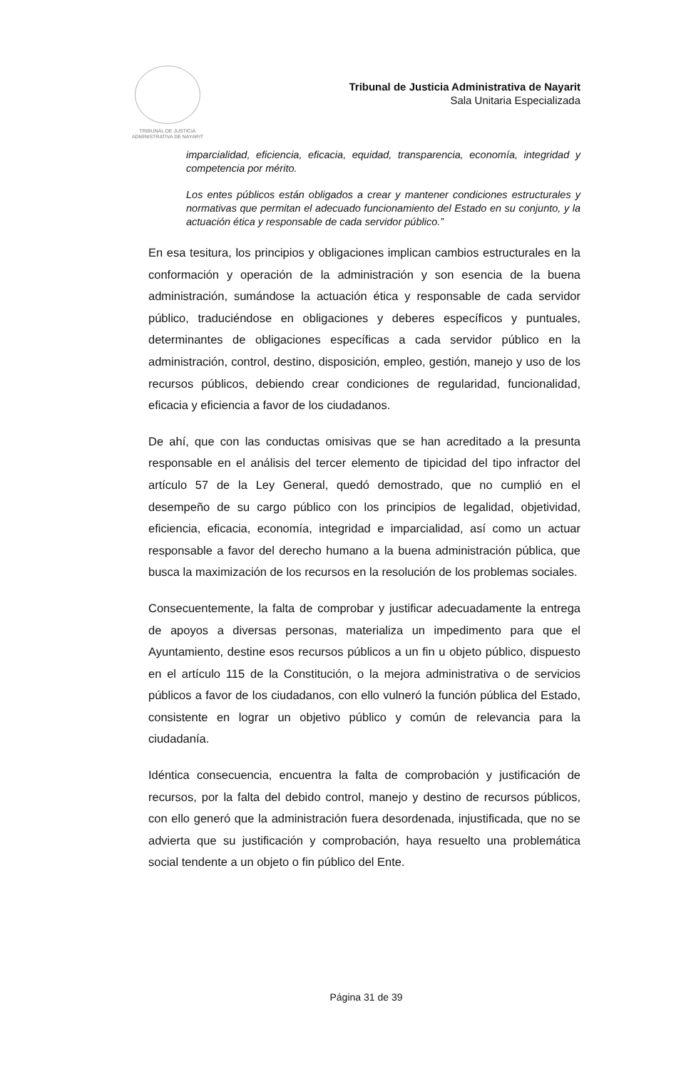TRIBUNAL DE JUSTICIA
ADMINISTRATIVA DE NAYARIT
Tribunal de Justicia Administrativa de Nayarit
Sala Unitaria Especializada
imparcialidad, eficiencia, eficacia, equidad, transparencia, economía, integridad y competencia por mérito.
Los entes públicos están obligados a crear y mantener condiciones estructurales y normativas que permitan el adecuado funcionamiento del Estado en su conjunto, y la actuación ética y responsable de cada servidor público.”
En esa tesitura, los principios y obligaciones implican cambios estructurales en la conformación y operación de la administración y son esencia de la buena administración, sumándose la actuación ética y responsable de cada servidor público, traduciéndose en obligaciones y deberes específicos y puntuales, determinantes de obligaciones específicas a cada servidor público en la administración, control, destino, disposición, empleo, gestión, manejo y uso de los recursos públicos, debiendo crear condiciones de regularidad, funcionalidad, eficacia y eficiencia a favor de los ciudadanos.
De ahí, que con las conductas omisivas que se han acreditado a la presunta responsable en el análisis del tercer elemento de tipicidad del tipo infractor del artículo 57 de la Ley General, quedó demostrado, que no cumplió en el desempeño de su cargo público con los principios de legalidad, objetividad, eficiencia, eficacia, economía, integridad e imparcialidad, así como un actuar responsable a favor del derecho humano a la buena administración pública, que busca la maximización de los recursos en la resolución de los problemas sociales.
Consecuentemente, la falta de comprobar y justificar adecuadamente la entrega de apoyos a diversas personas, materializa un impedimento para que el Ayuntamiento, destine esos recursos públicos a un fin u objeto público, dispuesto en el artículo 115 de la Constitución, o la mejora administrativa o de servicios públicos a favor de los ciudadanos, con ello vulneró la función pública del Estado, consistente en lograr un objetivo público y común de relevancia para la ciudadanía.
Idéntica consecuencia, encuentra la falta de comprobación y justificación de recursos, por la falta del debido control, manejo y destino de recursos públicos, con ello generó que la administración fuera desordenada, injustificada, que no se advierta que su justificación y comprobación, haya resuelto una problemática social tendente a un objeto o fin público del Ente.
Página 31 de 39